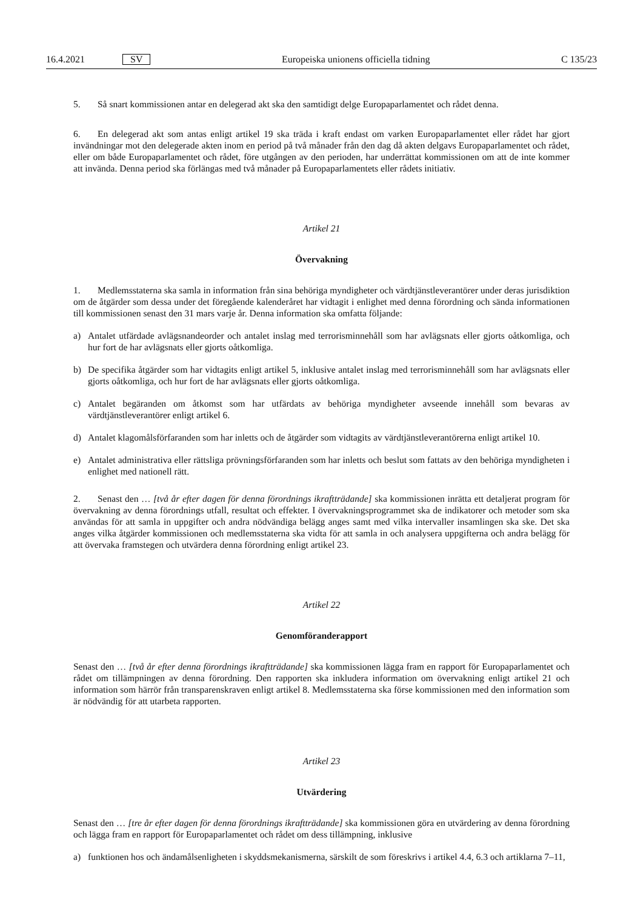16.4.2021 SV Europeiska unionens officiella tidning C 135/23
5. Så snart kommissionen antar en delegerad akt ska den samtidigt delge Europaparlamentet och rådet denna.
6. En delegerad akt som antas enligt artikel 19 ska träda i kraft endast om varken Europaparlamentet eller rådet har gjort invändningar mot den delegerade akten inom en period på två månader från den dag då akten delgavs Europaparlamentet och rådet, eller om både Europaparlamentet och rådet, före utgången av den perioden, har underrättat kommissionen om att de inte kommer att invända. Denna period ska förlängas med två månader på Europaparlamentets eller rådets initiativ.
Artikel 21
Övervakning
1. Medlemsstaterna ska samla in information från sina behöriga myndigheter och värdtjänstleverantörer under deras jurisdiktion om de åtgärder som dessa under det föregående kalenderåret har vidtagit i enlighet med denna förordning och sända informationen till kommissionen senast den 31 mars varje år. Denna information ska omfatta följande:
a) Antalet utfärdade avlägsnandeorder och antalet inslag med terrorisminnehåll som har avlägsnats eller gjorts oåtkomliga, och hur fort de har avlägsnats eller gjorts oåtkomliga.
b) De specifika åtgärder som har vidtagits enligt artikel 5, inklusive antalet inslag med terrorisminnehåll som har avlägsnats eller gjorts oåtkomliga, och hur fort de har avlägsnats eller gjorts oåtkomliga.
c) Antalet begäranden om åtkomst som har utfärdats av behöriga myndigheter avseende innehåll som bevaras av värdtjänstleverantörer enligt artikel 6.
d) Antalet klagomålsförfaranden som har inletts och de åtgärder som vidtagits av värdtjänstleverantörerna enligt artikel 10.
e) Antalet administrativa eller rättsliga prövningsförfaranden som har inletts och beslut som fattats av den behöriga myndigheten i enlighet med nationell rätt.
2. Senast den … [två år efter dagen för denna förordnings ikraftträdande] ska kommissionen inrätta ett detaljerat program för övervakning av denna förordnings utfall, resultat och effekter. I övervakningsprogrammet ska de indikatorer och metoder som ska användas för att samla in uppgifter och andra nödvändiga belägg anges samt med vilka intervaller insamlingen ska ske. Det ska anges vilka åtgärder kommissionen och medlemsstaterna ska vidta för att samla in och analysera uppgifterna och andra belägg för att övervaka framstegen och utvärdera denna förordning enligt artikel 23.
Artikel 22
Genomföranderapport
Senast den … [två år efter denna förordnings ikraftträdande] ska kommissionen lägga fram en rapport för Europaparlamentet och rådet om tillämpningen av denna förordning. Den rapporten ska inkludera information om övervakning enligt artikel 21 och information som härrör från transparenskraven enligt artikel 8. Medlemsstaterna ska förse kommissionen med den information som är nödvändig för att utarbeta rapporten.
Artikel 23
Utvärdering
Senast den … [tre år efter dagen för denna förordnings ikraftträdande] ska kommissionen göra en utvärdering av denna förordning och lägga fram en rapport för Europaparlamentet och rådet om dess tillämpning, inklusive
a) funktionen hos och ändamålsenligheten i skyddsmekanismerna, särskilt de som föreskrivs i artikel 4.4, 6.3 och artiklarna 7–11,